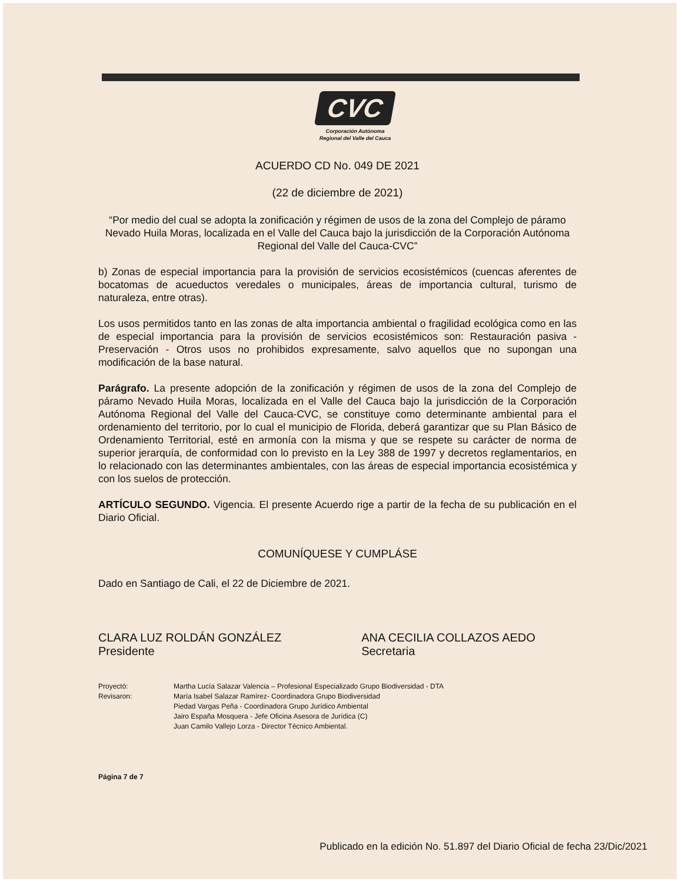CVC
Corporación Autónoma
Regional del Valle del Cauca
ACUERDO CD No. 049 DE 2021
(22 de diciembre de 2021)
“Por medio del cual se adopta la zonificación y régimen de usos de la zona del Complejo de páramo Nevado Huila Moras, localizada en el Valle del Cauca bajo la jurisdicción de la Corporación Autónoma Regional del Valle del Cauca-CVC”
b) Zonas de especial importancia para la provisión de servicios ecosistémicos (cuencas aferentes de bocatomas de acueductos veredales o municipales, áreas de importancia cultural, turismo de naturaleza, entre otras).
Los usos permitidos tanto en las zonas de alta importancia ambiental o fragilidad ecológica como en las de especial importancia para la provisión de servicios ecosistémicos son: Restauración pasiva - Preservación - Otros usos no prohibidos expresamente, salvo aquellos que no supongan una modificación de la base natural.
Parágrafo. La presente adopción de la zonificación y régimen de usos de la zona del Complejo de páramo Nevado Huila Moras, localizada en el Valle del Cauca bajo la jurisdicción de la Corporación Autónoma Regional del Valle del Cauca-CVC, se constituye como determinante ambiental para el ordenamiento del territorio, por lo cual el municipio de Florida, deberá garantizar que su Plan Básico de Ordenamiento Territorial, esté en armonía con la misma y que se respete su carácter de norma de superior jerarquía, de conformidad con lo previsto en la Ley 388 de 1997 y decretos reglamentarios, en lo relacionado con las determinantes ambientales, con las áreas de especial importancia ecosistémica y con los suelos de protección.
ARTÍCULO SEGUNDO. Vigencia. El presente Acuerdo rige a partir de la fecha de su publicación en el Diario Oficial.
COMUNÍQUESE Y CUMPLÁSE
Dado en Santiago de Cali, el 22 de Diciembre de 2021.
CLARA LUZ ROLDÁN GONZÁLEZ
Presidente
ANA CECILIA COLLAZOS AEDO
Secretaria
Proyectó:
Revisaron:
Martha Lucía Salazar Valencia – Profesional Especializado Grupo Biodiversidad - DTA
María Isabel Salazar Ramírez- Coordinadora Grupo Biodiversidad
Piedad Vargas Peña - Coordinadora Grupo Jurídico Ambiental
Jairo España Mosquera - Jefe Oficina Asesora de Jurídica (C)
Juan Camilo Vallejo Lorza - Director Técnico Ambiental.
Página 7 de 7
Publicado en la edición No. 51.897 del Diario Oficial de fecha 23/Dic/2021